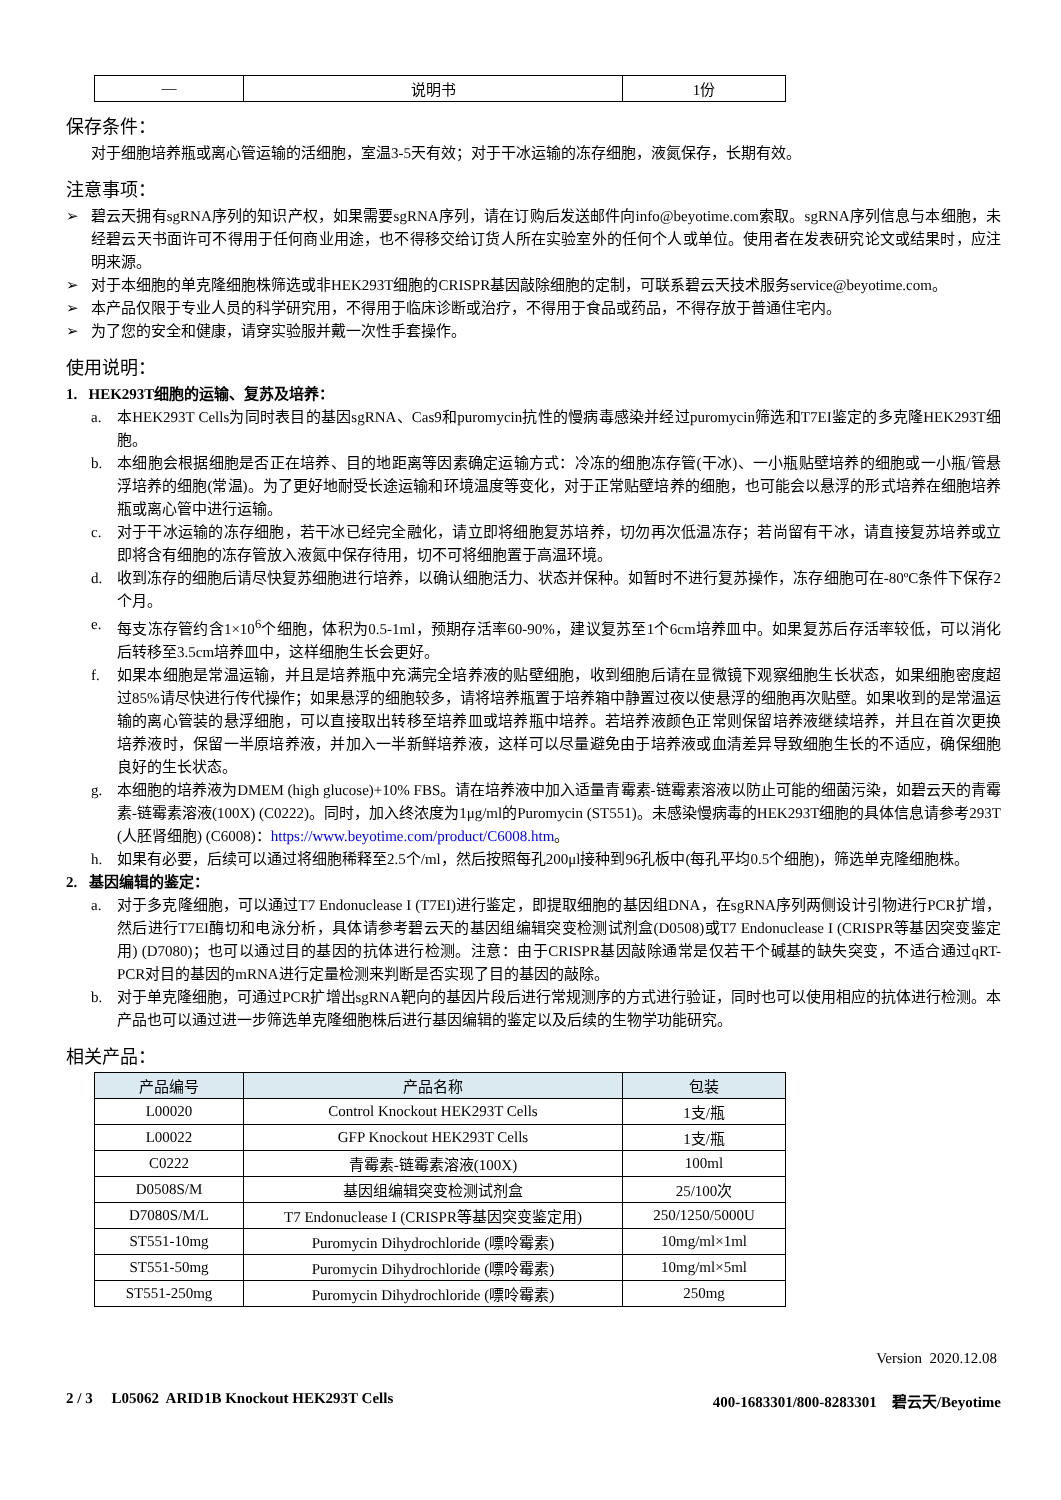| — | 说明书 | 1份 |
保存条件：
对于细胞培养瓶或离心管运输的活细胞，室温3-5天有效；对于干冰运输的冻存细胞，液氮保存，长期有效。
注意事项：
➢
碧云天拥有sgRNA序列的知识产权，如果需要sgRNA序列，请在订购后发送邮件向info@beyotime.com索取。sgRNA序列信息与本细胞，未经碧云天书面许可不得用于任何商业用途，也不得移交给订货人所在实验室外的任何个人或单位。使用者在发表研究论文或结果时，应注明来源。
➢
对于本细胞的单克隆细胞株筛选或非HEK293T细胞的CRISPR基因敲除细胞的定制，可联系碧云天技术服务service@beyotime.com。
➢
本产品仅限于专业人员的科学研究用，不得用于临床诊断或治疗，不得用于食品或药品，不得存放于普通住宅内。
➢
为了您的安全和健康，请穿实验服并戴一次性手套操作。
使用说明：
1. HEK293T细胞的运输、复苏及培养：
a.
本HEK293T Cells为同时表目的基因sgRNA、Cas9和puromycin抗性的慢病毒感染并经过puromycin筛选和T7EI鉴定的多克隆HEK293T细胞。
b.
本细胞会根据细胞是否正在培养、目的地距离等因素确定运输方式：冷冻的细胞冻存管(干冰)、一小瓶贴壁培养的细胞或一小瓶/管悬浮培养的细胞(常温)。为了更好地耐受长途运输和环境温度等变化，对于正常贴壁培养的细胞，也可能会以悬浮的形式培养在细胞培养瓶或离心管中进行运输。
c.
对于干冰运输的冻存细胞，若干冰已经完全融化，请立即将细胞复苏培养，切勿再次低温冻存；若尚留有干冰，请直接复苏培养或立即将含有细胞的冻存管放入液氮中保存待用，切不可将细胞置于高温环境。
d.
收到冻存的细胞后请尽快复苏细胞进行培养，以确认细胞活力、状态并保种。如暂时不进行复苏操作，冻存细胞可在-80ºC条件下保存2个月。
e.
每支冻存管约含1×10<sup>6</sup>个细胞，体积为0.5-1ml，预期存活率60-90%，建议复苏至1个6cm培养皿中。如果复苏后存活率较低，可以消化后转移至3.5cm培养皿中，这样细胞生长会更好。
f.
如果本细胞是常温运输，并且是培养瓶中充满完全培养液的贴壁细胞，收到细胞后请在显微镜下观察细胞生长状态，如果细胞密度超过85%请尽快进行传代操作；如果悬浮的细胞较多，请将培养瓶置于培养箱中静置过夜以使悬浮的细胞再次贴壁。如果收到的是常温运输的离心管装的悬浮细胞，可以直接取出转移至培养皿或培养瓶中培养。若培养液颜色正常则保留培养液继续培养，并且在首次更换培养液时，保留一半原培养液，并加入一半新鲜培养液，这样可以尽量避免由于培养液或血清差异导致细胞生长的不适应，确保细胞良好的生长状态。
g.
本细胞的培养液为DMEM (high glucose)+10% FBS。请在培养液中加入适量青霉素-链霉素溶液以防止可能的细菌污染，如碧云天的青霉素-链霉素溶液(100X) (C0222)。同时，加入终浓度为1μg/ml的Puromycin (ST551)。未感染慢病毒的HEK293T细胞的具体信息请参考293T (人胚肾细胞) (C6008)：https://www.beyotime.com/product/C6008.htm。
h.
如果有必要，后续可以通过将细胞稀释至2.5个/ml，然后按照每孔200μl接种到96孔板中(每孔平均0.5个细胞)，筛选单克隆细胞株。
2. 基因编辑的鉴定：
a.
对于多克隆细胞，可以通过T7 Endonuclease I (T7EI)进行鉴定，即提取细胞的基因组DNA，在sgRNA序列两侧设计引物进行PCR扩增，然后进行T7EI酶切和电泳分析，具体请参考碧云天的基因组编辑突变检测试剂盒(D0508)或T7 Endonuclease I (CRISPR等基因突变鉴定用) (D7080)；也可以通过目的基因的抗体进行检测。注意：由于CRISPR基因敲除通常是仅若干个碱基的缺失突变，不适合通过qRT-PCR对目的基因的mRNA进行定量检测来判断是否实现了目的基因的敲除。
b.
对于单克隆细胞，可通过PCR扩增出sgRNA靶向的基因片段后进行常规测序的方式进行验证，同时也可以使用相应的抗体进行检测。本产品也可以通过进一步筛选单克隆细胞株后进行基因编辑的鉴定以及后续的生物学功能研究。
相关产品：
| 产品编号 | 产品名称 | 包装 |
| --- | --- | --- |
| L00020 | Control Knockout HEK293T Cells | 1支/瓶 |
| L00022 | GFP Knockout HEK293T Cells | 1支/瓶 |
| C0222 | 青霉素-链霉素溶液(100X) | 100ml |
| D0508S/M | 基因组编辑突变检测试剂盒 | 25/100次 |
| D7080S/M/L | T7 Endonuclease I (CRISPR等基因突变鉴定用) | 250/1250/5000U |
| ST551-10mg | Puromycin Dihydrochloride (嘌呤霉素) | 10mg/ml×1ml |
| ST551-50mg | Puromycin Dihydrochloride (嘌呤霉素) | 10mg/ml×5ml |
| ST551-250mg | Puromycin Dihydrochloride (嘌呤霉素) | 250mg |
Version 2020.12.08
2 / 3 L05062 ARID1B Knockout HEK293T Cells 400-1683301/800-8283301 碧云天/Beyotime